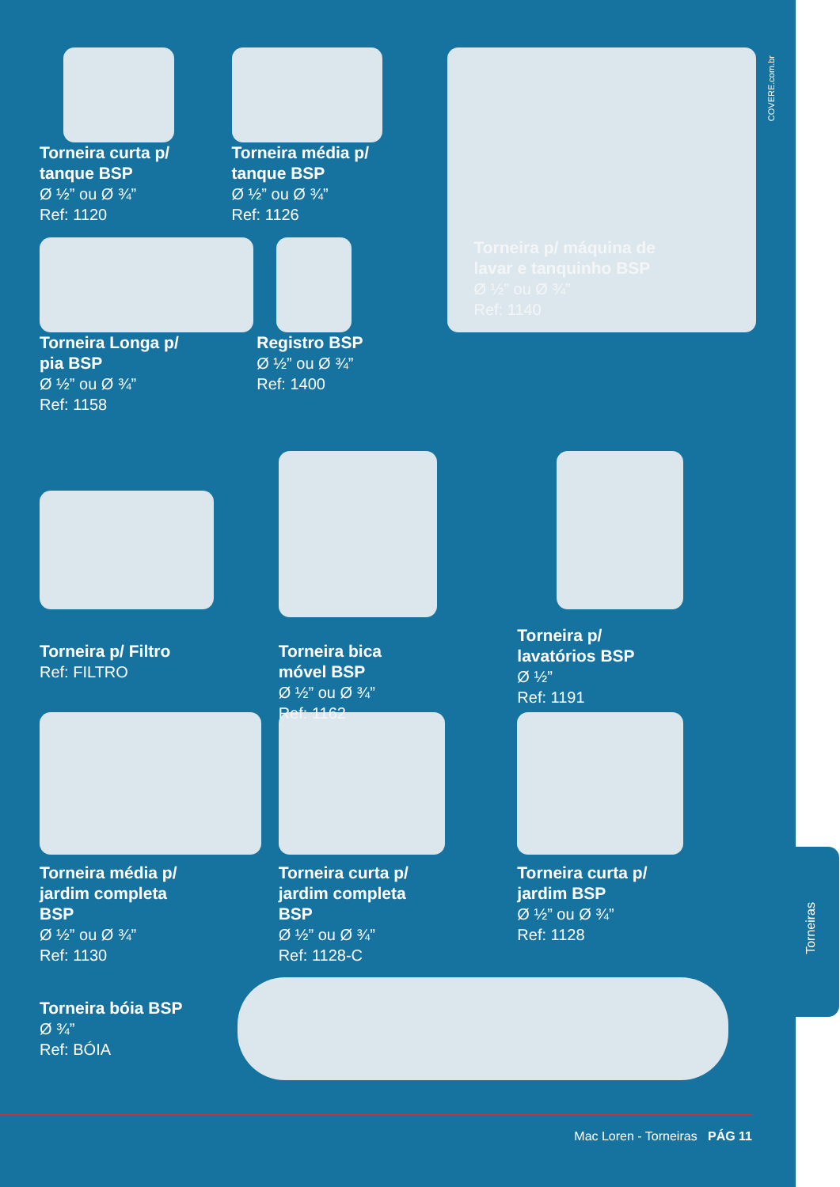COVERE.com.br
Torneira curta p/
tanque BSP
Ø ½” ou Ø ¾”
Ref: 1120
Torneira média p/
tanque BSP
Ø ½” ou Ø ¾”
Ref: 1126
Torneira Longa p/
pia BSP
Ø ½” ou Ø ¾”
Ref: 1158
Registro BSP
Ø ½” ou Ø ¾”
Ref: 1400
Torneira p/ máquina de
lavar e tanquinho BSP
Ø ½” ou Ø ¾”
Ref: 1140
Torneira p/ Filtro
Ref: FILTRO
Torneira bica
móvel BSP
Ø ½” ou Ø ¾”
Ref: 1162
Torneira p/
lavatórios BSP
Ø ½”
Ref: 1191
Torneira média p/
jardim completa
BSP
Ø ½” ou Ø ¾”
Ref: 1130
Torneira curta p/
jardim completa
BSP
Ø ½” ou Ø ¾”
Ref: 1128-C
Torneira curta p/
jardim BSP
Ø ½” ou Ø ¾”
Ref: 1128
Torneira bóia BSP
Ø ¾”
Ref: BÓIA
Mac Loren - Torneiras PÁG 11
Torneiras